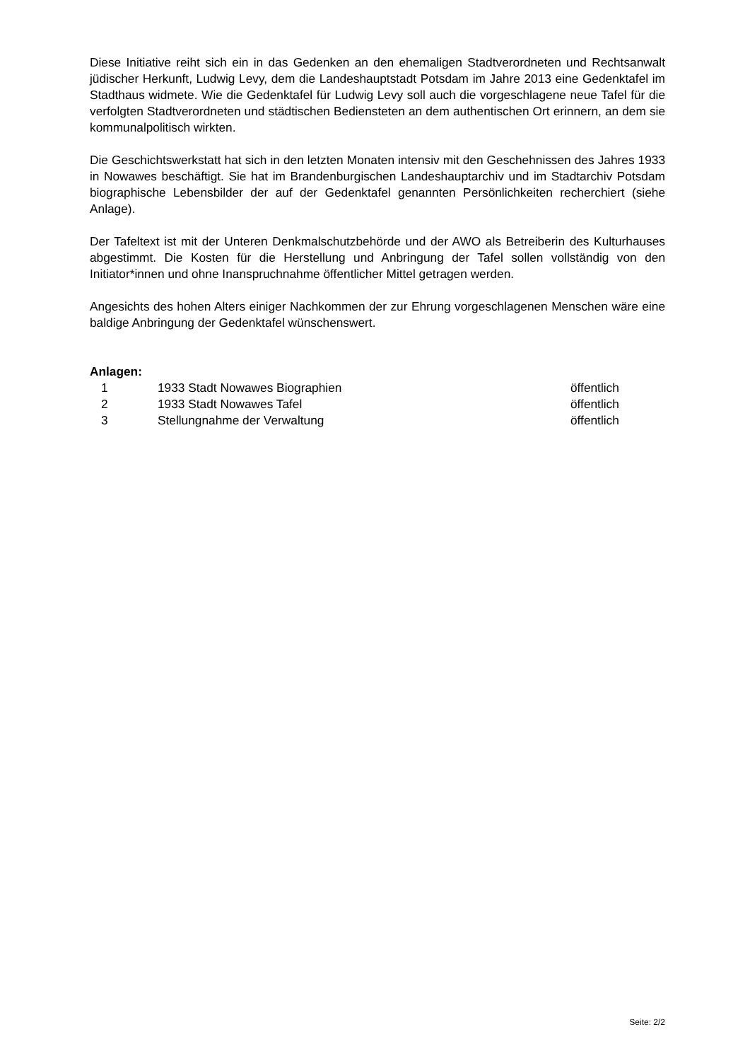Diese Initiative reiht sich ein in das Gedenken an den ehemaligen Stadtverordneten und Rechtsanwalt jüdischer Herkunft, Ludwig Levy, dem die Landeshauptstadt Potsdam im Jahre 2013 eine Gedenktafel im Stadthaus widmete. Wie die Gedenktafel für Ludwig Levy soll auch die vorgeschlagene neue Tafel für die verfolgten Stadtverordneten und städtischen Bediensteten an dem authentischen Ort erinnern, an dem sie kommunalpolitisch wirkten.
Die Geschichtswerkstatt hat sich in den letzten Monaten intensiv mit den Geschehnissen des Jahres 1933 in Nowawes beschäftigt. Sie hat im Brandenburgischen Landeshauptarchiv und im Stadtarchiv Potsdam biographische Lebensbilder der auf der Gedenktafel genannten Persönlichkeiten recherchiert (siehe Anlage).
Der Tafeltext ist mit der Unteren Denkmalschutzbehörde und der AWO als Betreiberin des Kulturhauses abgestimmt. Die Kosten für die Herstellung und Anbringung der Tafel sollen vollständig von den Initiator*innen und ohne Inanspruchnahme öffentlicher Mittel getragen werden.
Angesichts des hohen Alters einiger Nachkommen der zur Ehrung vorgeschlagenen Menschen wäre eine baldige Anbringung der Gedenktafel wünschenswert.
Anlagen:
| 1 | 1933 Stadt Nowawes Biographien | öffentlich |
| 2 | 1933 Stadt Nowawes Tafel | öffentlich |
| 3 | Stellungnahme der Verwaltung | öffentlich |
Seite: 2/2